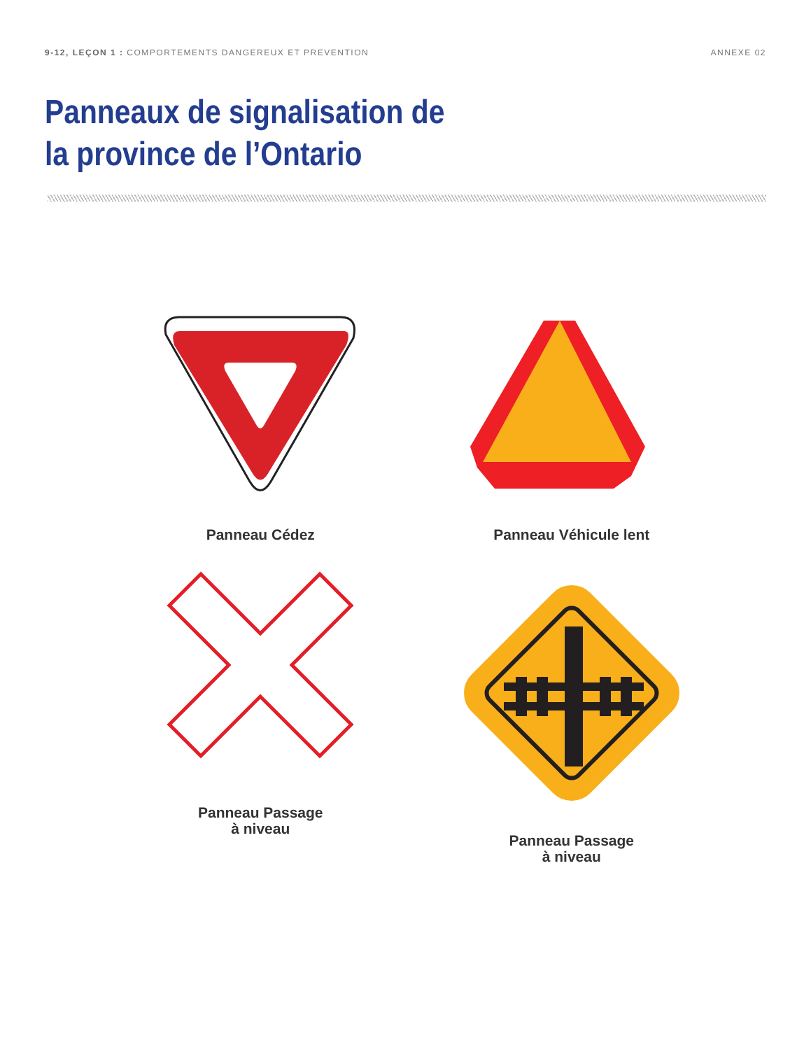9-12, LEÇON 1 : COMPORTEMENTS DANGEREUX ET PREVENTION
ANNEXE 02
Panneaux de signalisation de
la province de l’Ontario
Panneau Cédez
Panneau Véhicule lent
Panneau Passage
à niveau
Panneau Passage
à niveau